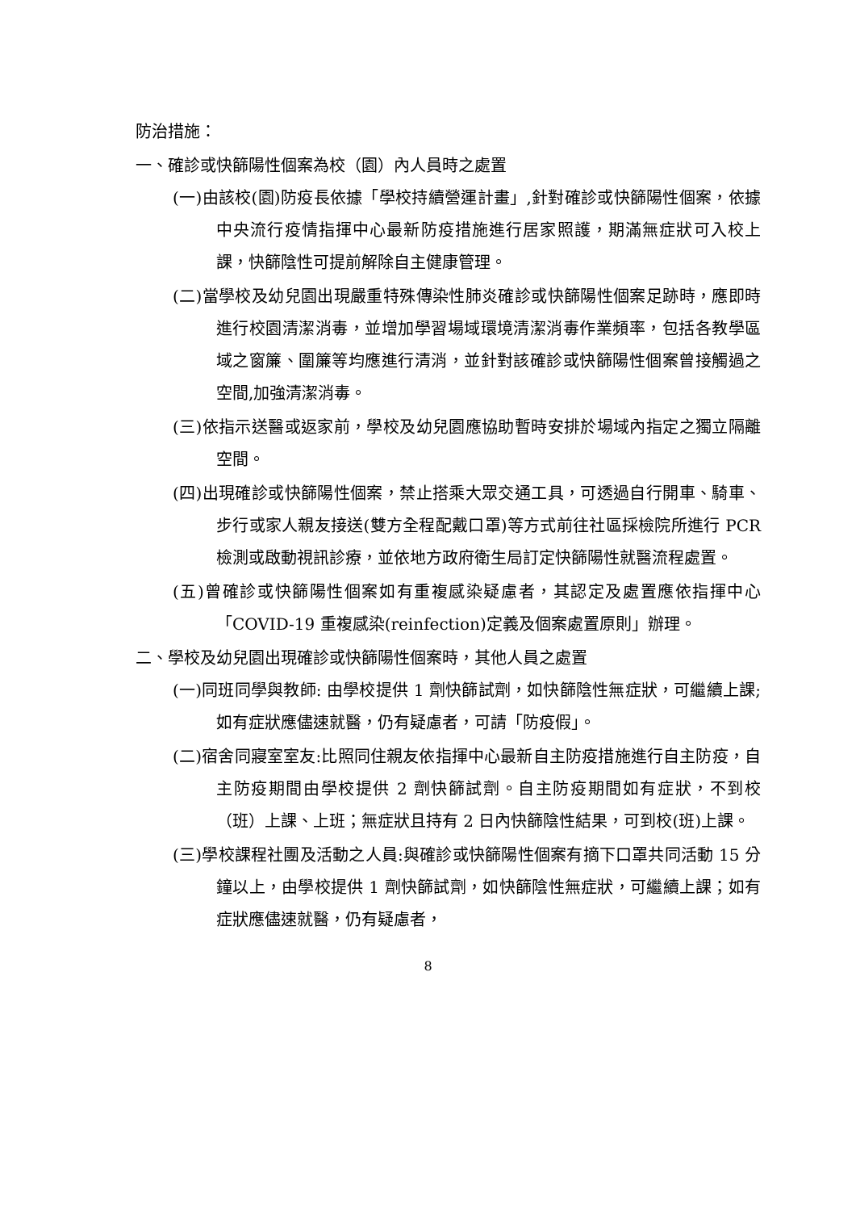防治措施：
一、確診或快篩陽性個案為校（園）內人員時之處置
(一)由該校(園)防疫長依據「學校持續營運計畫」,針對確診或快篩陽性個案，依據中央流行疫情指揮中心最新防疫措施進行居家照護，期滿無症狀可入校上課，快篩陰性可提前解除自主健康管理。
(二)當學校及幼兒園出現嚴重特殊傳染性肺炎確診或快篩陽性個案足跡時，應即時進行校園清潔消毒，並增加學習場域環境清潔消毒作業頻率，包括各教學區域之窗簾、圍簾等均應進行清消，並針對該確診或快篩陽性個案曾接觸過之空間,加強清潔消毒。
(三)依指示送醫或返家前，學校及幼兒園應協助暫時安排於場域內指定之獨立隔離空間。
(四)出現確診或快篩陽性個案，禁止搭乘大眾交通工具，可透過自行開車、騎車、步行或家人親友接送(雙方全程配戴口罩)等方式前往社區採檢院所進行 PCR 檢測或啟動視訊診療，並依地方政府衛生局訂定快篩陽性就醫流程處置。
(五)曾確診或快篩陽性個案如有重複感染疑慮者，其認定及處置應依指揮中心「COVID-19 重複感染(reinfection)定義及個案處置原則」辦理。
二、學校及幼兒園出現確診或快篩陽性個案時，其他人員之處置
(一)同班同學與教師: 由學校提供 1 劑快篩試劑，如快篩陰性無症狀，可繼續上課;如有症狀應儘速就醫，仍有疑慮者，可請「防疫假」。
(二)宿舍同寢室室友:比照同住親友依指揮中心最新自主防疫措施進行自主防疫，自主防疫期間由學校提供 2 劑快篩試劑。自主防疫期間如有症狀，不到校（班）上課、上班；無症狀且持有 2 日內快篩陰性結果，可到校(班)上課。
(三)學校課程社團及活動之人員:與確診或快篩陽性個案有摘下口罩共同活動 15 分鐘以上，由學校提供 1 劑快篩試劑，如快篩陰性無症狀，可繼續上課；如有症狀應儘速就醫，仍有疑慮者，
8